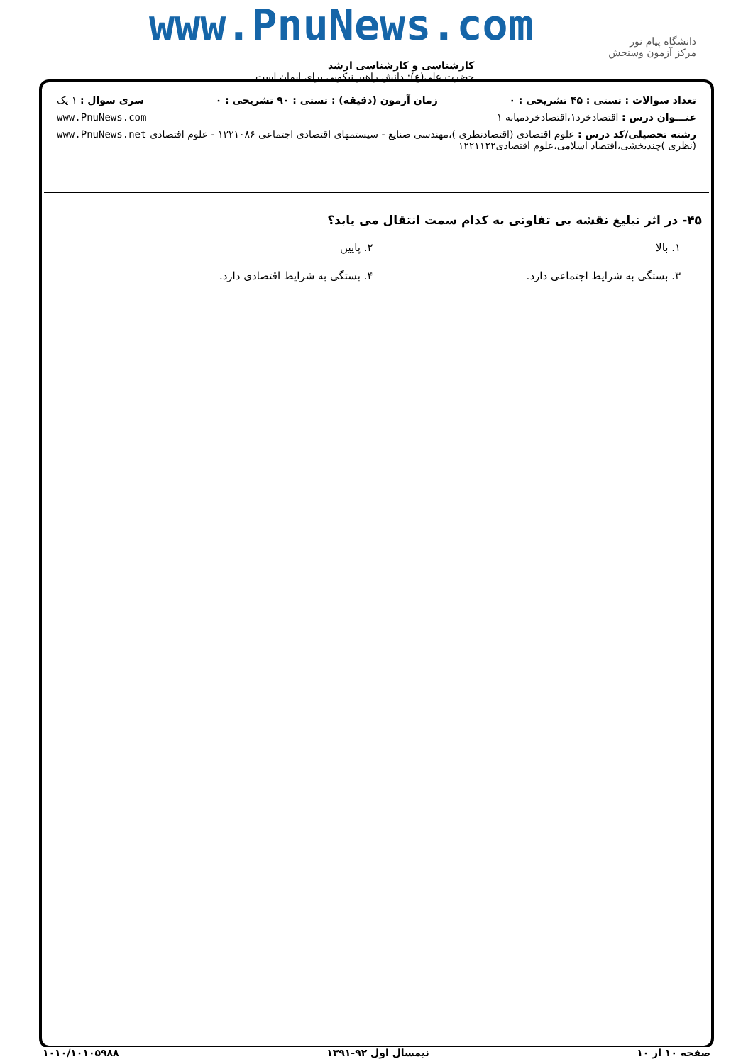www.PnuNews.com
دانشگاه پیام نور
مرکز آزمون وسنجش
کارشناسی و کارشناسی ارشد
حضرت علی(ع): دانش راهبر نیکویی برای ایمان است
تعداد سوالات : تستی : ۴۵ تشریحی : ۰ زمان آزمون (دقیقه) : تستی : ۹۰ تشریحی : ۰ سری سوال : ۱ یک
عنـــوان درس : اقتصادخرد۱،اقتصادخردمیانه ۱ www.PnuNews.com
رشته تحصیلی/کد درس : علوم اقتصادی (اقتصادنظری )،مهندسی صنایع - سیستمهای اقتصادی اجتماعی ۱۲۲۱۰۸۶ - علوم اقتصادی (نظری )چندبخشی،اقتصاد اسلامی،علوم اقتصادی۱۲۲۱۱۲۲ www.PnuNews.net
۴۵- در اثر تبلیغ نقشه بی تفاوتی به کدام سمت انتقال می یابد؟
۱. بالا ۲. پایین ۳. بستگی به شرایط اجتماعی دارد. ۴. بستگی به شرایط اقتصادی دارد.
صفحه ۱۰ از ۱۰ نیمسال اول ۹۲-۱۳۹۱ ۱۰۱۰/۱۰۱۰۵۹۸۸